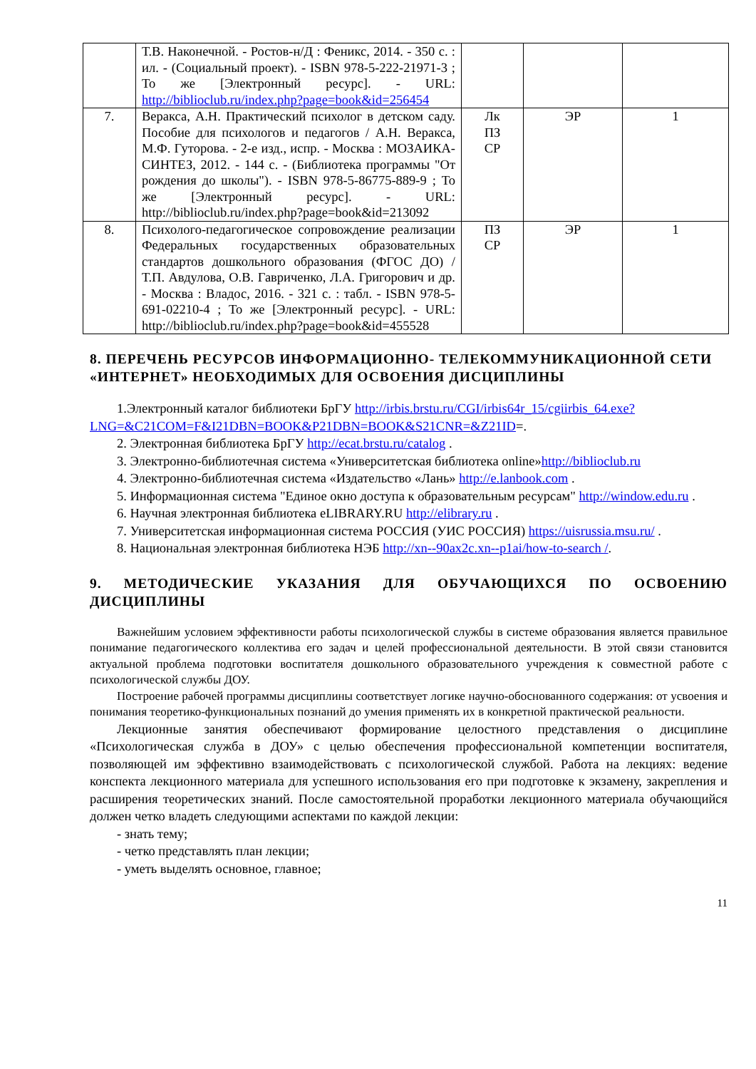| | Т.В. Наконечной. - Ростов-н/Д : Феникс, 2014. - 350 с. : ил. - (Социальный проект). - ISBN 978-5-222-21971-3 ; То же [Электронный ресурс]. - URL: http://biblioclub.ru/index.php?page=book&id=256454 | | | |
| 7. | Веракса, А.Н. Практический психолог в детском саду. Пособие для психологов и педагогов / А.Н. Веракса, М.Ф. Гуторова. - 2-е изд., испр. - Москва : МОЗАИКА-СИНТЕЗ, 2012. - 144 с. - (Библиотека программы "От рождения до школы"). - ISBN 978-5-86775-889-9 ; То же [Электронный ресурс]. - URL: http://biblioclub.ru/index.php?page=book&id=213092 | Лк ПЗ СР | ЭР | 1 |
| 8. | Психолого-педагогическое сопровождение реализации Федеральных государственных образовательных стандартов дошкольного образования (ФГОС ДО) / Т.П. Авдулова, О.В. Гавриченко, Л.А. Григорович и др. - Москва : Владос, 2016. - 321 с. : табл. - ISBN 978-5-691-02210-4 ; То же [Электронный ресурс]. - URL: http://biblioclub.ru/index.php?page=book&id=455528 | ПЗ СР | ЭР | 1 |
8. ПЕРЕЧЕНЬ РЕСУРСОВ ИНФОРМАЦИОННО- ТЕЛЕКОММУНИКАЦИОННОЙ СЕТИ «ИНТЕРНЕТ» НЕОБХОДИМЫХ ДЛЯ ОСВОЕНИЯ ДИСЦИПЛИНЫ
1.Электронный каталог библиотеки БрГУ http://irbis.brstu.ru/CGI/irbis64r_15/cgiirbis_64.exe?LNG=&C21COM=F&I21DBN=BOOK&P21DBN=BOOK&S21CNR=&Z21ID=.
2. Электронная библиотека БрГУ http://ecat.brstu.ru/catalog .
3. Электронно-библиотечная система «Университетская библиотека online»http://biblioclub.ru
4. Электронно-библиотечная система «Издательство «Лань» http://e.lanbook.com .
5. Информационная система "Единое окно доступа к образовательным ресурсам" http://window.edu.ru .
6. Научная электронная библиотека eLIBRARY.RU http://elibrary.ru .
7. Университетская информационная система РОССИЯ (УИС РОССИЯ) https://uisrussia.msu.ru/ .
8. Национальная электронная библиотека НЭБ http://xn--90ax2c.xn--p1ai/how-to-search /.
9. МЕТОДИЧЕСКИЕ УКАЗАНИЯ ДЛЯ ОБУЧАЮЩИХСЯ ПО ОСВОЕНИЮ ДИСЦИПЛИНЫ
Важнейшим условием эффективности работы психологической службы в системе образования является правильное понимание педагогического коллектива его задач и целей профессиональной деятельности. В этой связи становится актуальной проблема подготовки воспитателя дошкольного образовательного учреждения к совместной работе с психологической службы ДОУ.
Построение рабочей программы дисциплины соответствует логике научно-обоснованного содержания: от усвоения и понимания теоретико-функциональных познаний до умения применять их в конкретной практической реальности.
Лекционные занятия обеспечивают формирование целостного представления о дисциплине «Психологическая служба в ДОУ» с целью обеспечения профессиональной компетенции воспитателя, позволяющей им эффективно взаимодействовать с психологической службой. Работа на лекциях: ведение конспекта лекционного материала для успешного использования его при подготовке к экзамену, закрепления и расширения теоретических знаний. После самостоятельной проработки лекционного материала обучающийся должен четко владеть следующими аспектами по каждой лекции:
- знать тему;
- четко представлять план лекции;
- уметь выделять основное, главное;
11